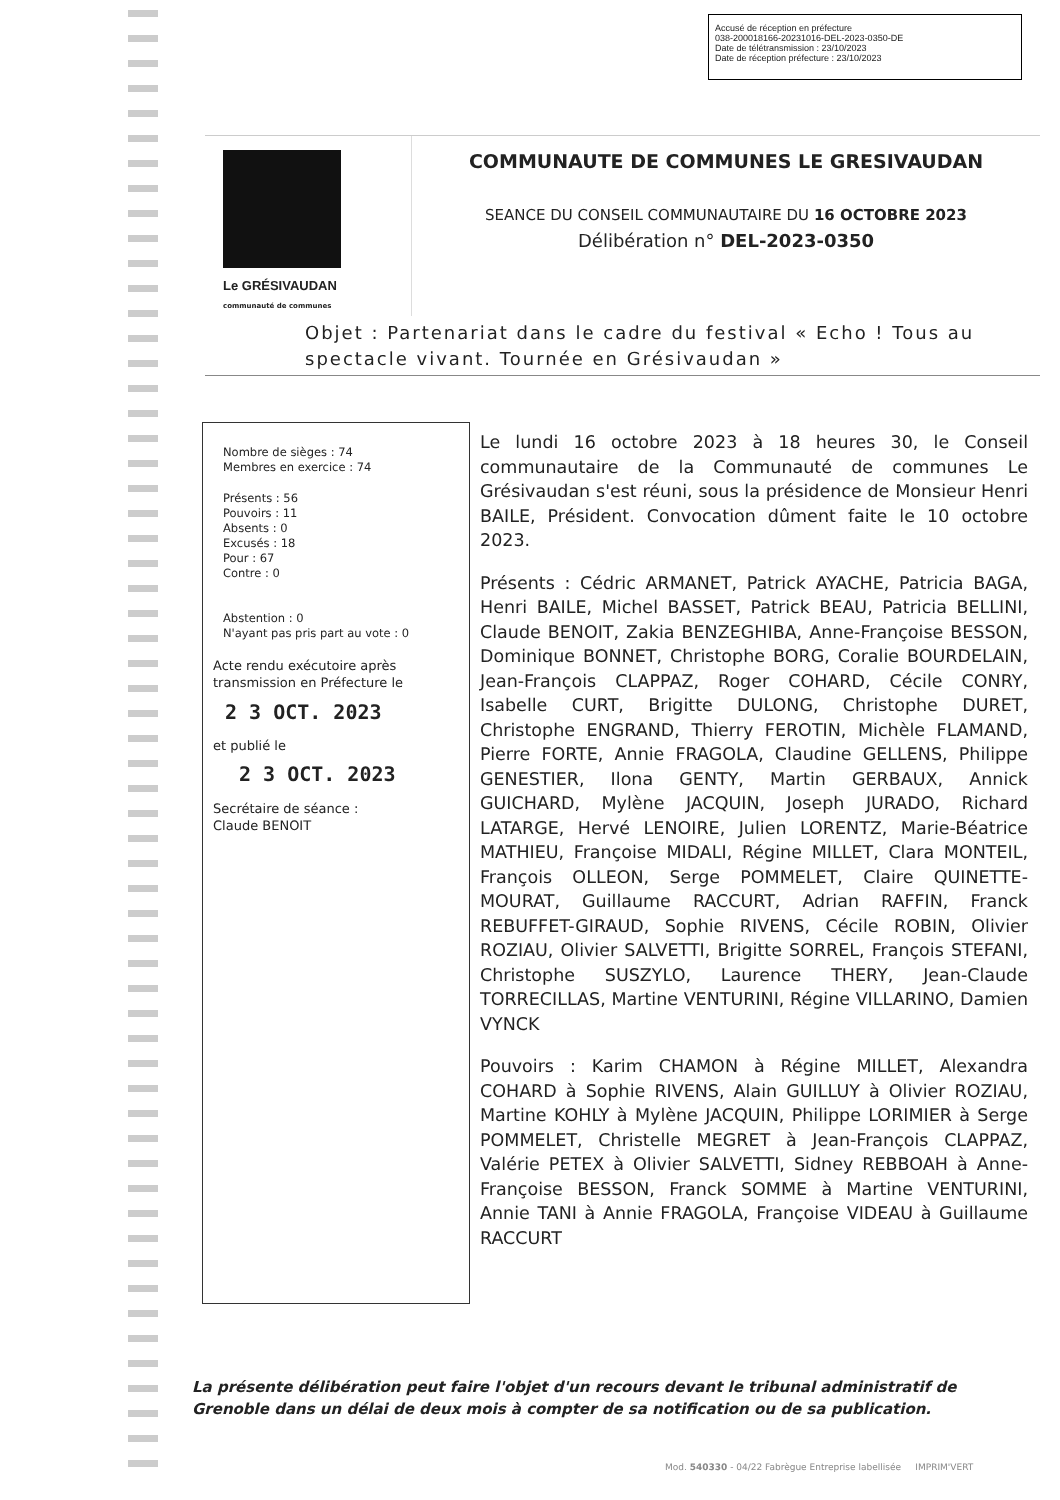Accusé de réception en préfecture
038-200018166-20231016-DEL-2023-0350-DE
Date de télétransmission : 23/10/2023
Date de réception préfecture : 23/10/2023
Le GRÉSIVAUDAN
communauté de communes
COMMUNAUTE DE COMMUNES LE GRESIVAUDAN
SEANCE DU CONSEIL COMMUNAUTAIRE DU 16 OCTOBRE 2023
Délibération n° DEL-2023-0350
Objet : Partenariat dans le cadre du festival « Echo ! Tous au spectacle vivant. Tournée en Grésivaudan »
Nombre de sièges : 74
Membres en exercice : 74
Présents : 56
Pouvoirs : 11
Absents : 0
Excusés : 18
Pour : 67
Contre : 0
Abstention : 0
N'ayant pas pris part au vote : 0
Acte rendu exécutoire après transmission en Préfecture le
2 3 OCT. 2023
et publié le
2 3 OCT. 2023
Secrétaire de séance :
Claude BENOIT
Le lundi 16 octobre 2023 à 18 heures 30, le Conseil communautaire de la Communauté de communes Le Grésivaudan s'est réuni, sous la présidence de Monsieur Henri BAILE, Président. Convocation dûment faite le 10 octobre 2023.
Présents : Cédric ARMANET, Patrick AYACHE, Patricia BAGA, Henri BAILE, Michel BASSET, Patrick BEAU, Patricia BELLINI, Claude BENOIT, Zakia BENZEGHIBA, Anne-Françoise BESSON, Dominique BONNET, Christophe BORG, Coralie BOURDELAIN, Jean-François CLAPPAZ, Roger COHARD, Cécile CONRY, Isabelle CURT, Brigitte DULONG, Christophe DURET, Christophe ENGRAND, Thierry FEROTIN, Michèle FLAMAND, Pierre FORTE, Annie FRAGOLA, Claudine GELLENS, Philippe GENESTIER, Ilona GENTY, Martin GERBAUX, Annick GUICHARD, Mylène JACQUIN, Joseph JURADO, Richard LATARGE, Hervé LENOIRE, Julien LORENTZ, Marie-Béatrice MATHIEU, Françoise MIDALI, Régine MILLET, Clara MONTEIL, François OLLEON, Serge POMMELET, Claire QUINETTE-MOURAT, Guillaume RACCURT, Adrian RAFFIN, Franck REBUFFET-GIRAUD, Sophie RIVENS, Cécile ROBIN, Olivier ROZIAU, Olivier SALVETTI, Brigitte SORREL, François STEFANI, Christophe SUSZYLO, Laurence THERY, Jean-Claude TORRECILLAS, Martine VENTURINI, Régine VILLARINO, Damien VYNCK
Pouvoirs : Karim CHAMON à Régine MILLET, Alexandra COHARD à Sophie RIVENS, Alain GUILLUY à Olivier ROZIAU, Martine KOHLY à Mylène JACQUIN, Philippe LORIMIER à Serge POMMELET, Christelle MEGRET à Jean-François CLAPPAZ, Valérie PETEX à Olivier SALVETTI, Sidney REBBOAH à Anne-Françoise BESSON, Franck SOMME à Martine VENTURINI, Annie TANI à Annie FRAGOLA, Françoise VIDEAU à Guillaume RACCURT
La présente délibération peut faire l'objet d'un recours devant le tribunal administratif de
Grenoble dans un délai de deux mois à compter de sa notification ou de sa publication.
Mod. 540330 - 04/22 Fabrègue Entreprise labellisée IMPRIM'VERT